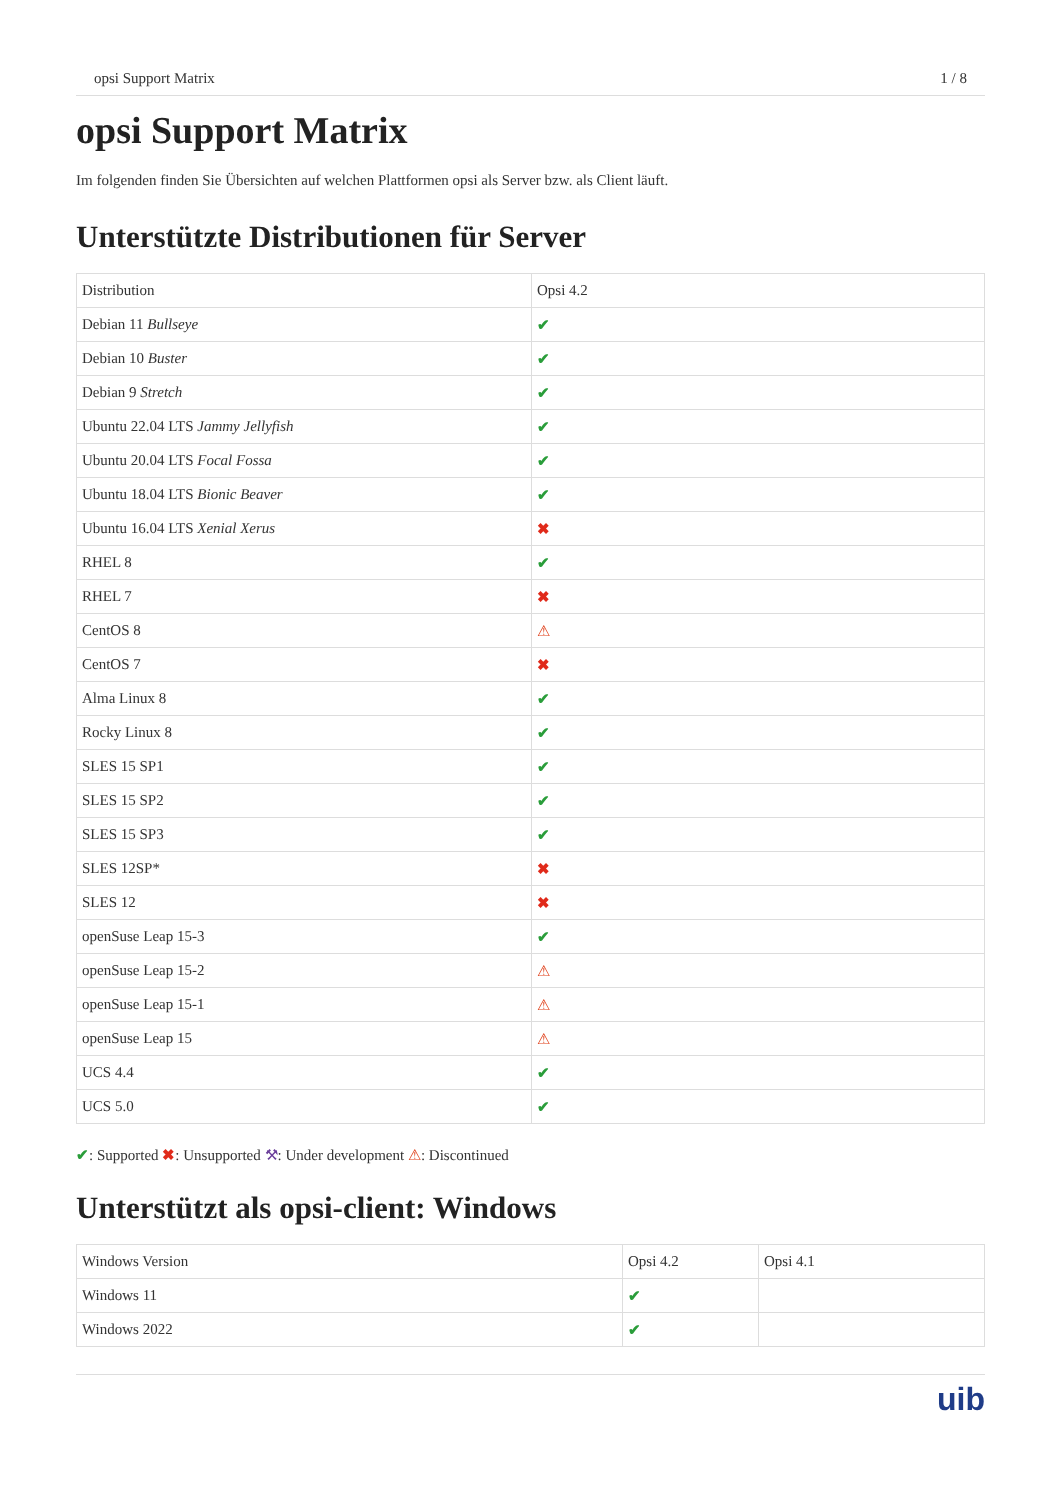opsi Support Matrix 1 / 8
opsi Support Matrix
Im folgenden finden Sie Übersichten auf welchen Plattformen opsi als Server bzw. als Client läuft.
Unterstützte Distributionen für Server
| Distribution | Opsi 4.2 |
| --- | --- |
| Debian 11 Bullseye | ✔ |
| Debian 10 Buster | ✔ |
| Debian 9 Stretch | ✔ |
| Ubuntu 22.04 LTS Jammy Jellyfish | ✔ |
| Ubuntu 20.04 LTS Focal Fossa | ✔ |
| Ubuntu 18.04 LTS Bionic Beaver | ✔ |
| Ubuntu 16.04 LTS Xenial Xerus | ✖ |
| RHEL 8 | ✔ |
| RHEL 7 | ✖ |
| CentOS 8 | ⚠ |
| CentOS 7 | ✖ |
| Alma Linux 8 | ✔ |
| Rocky Linux 8 | ✔ |
| SLES 15 SP1 | ✔ |
| SLES 15 SP2 | ✔ |
| SLES 15 SP3 | ✔ |
| SLES 12SP* | ✖ |
| SLES 12 | ✖ |
| openSuse Leap 15-3 | ✔ |
| openSuse Leap 15-2 | ⚠ |
| openSuse Leap 15-1 | ⚠ |
| openSuse Leap 15 | ⚠ |
| UCS 4.4 | ✔ |
| UCS 5.0 | ✔ |
✔: Supported ✖: Unsupported ⚒: Under development ⚠: Discontinued
Unterstützt als opsi-client: Windows
| Windows Version | Opsi 4.2 | Opsi 4.1 |
| --- | --- | --- |
| Windows 11 | ✔ | |
| Windows 2022 | ✔ | |
uib